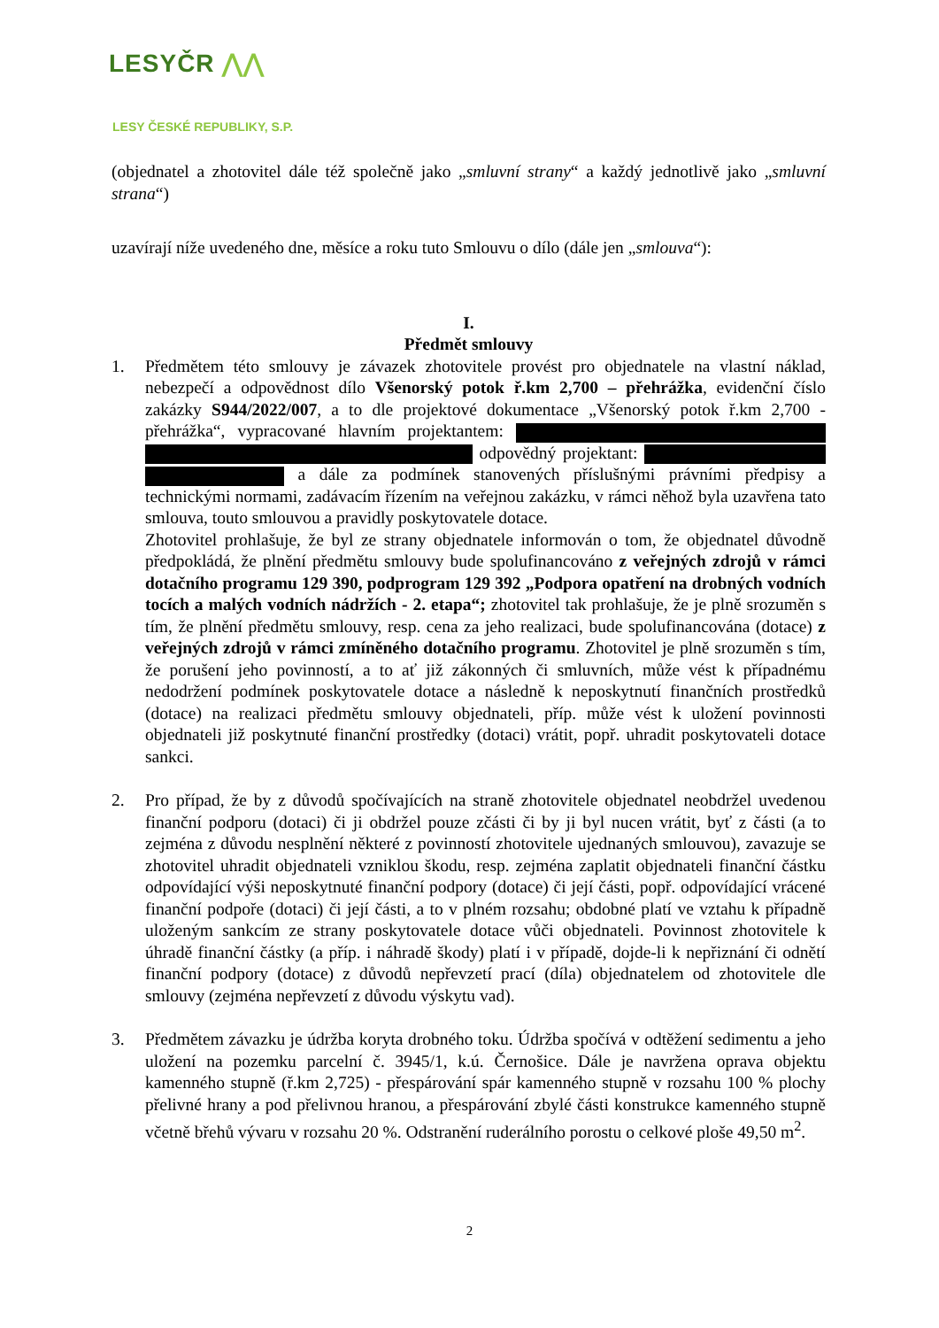LESYČR ⋀⋀
LESY ČESKÉ REPUBLIKY, S.P.
(objednatel a zhotovitel dále též společně jako „smluvní strany“ a každý jednotlivě jako „smluvní strana“)
uzavírají níže uvedeného dne, měsíce a roku tuto Smlouvu o dílo (dále jen „smlouva“):
I.
Předmět smlouvy
1. Předmětem této smlouvy je závazek zhotovitele provést pro objednatele na vlastní náklad, nebezpečí a odpovědnost dílo Všenorský potok ř.km 2,700 – přehrážka, evidenční číslo zakázky S944/2022/007, a to dle projektové dokumentace „Všenorský potok ř.km 2,700 - přehrážka“, vypracované hlavním projektantem: odpovědný projektant: a dále za podmínek stanovených příslušnými právními předpisy a technickými normami, zadávacím řízením na veřejnou zakázku, v rámci něhož byla uzavřena tato smlouva, touto smlouvou a pravidly poskytovatele dotace.
Zhotovitel prohlašuje, že byl ze strany objednatele informován o tom, že objednatel důvodně předpokládá, že plnění předmětu smlouvy bude spolufinancováno z veřejných zdrojů v rámci dotačního programu 129 390, podprogram 129 392 „Podpora opatření na drobných vodních tocích a malých vodních nádržích - 2. etapa“; zhotovitel tak prohlašuje, že je plně srozuměn s tím, že plnění předmětu smlouvy, resp. cena za jeho realizaci, bude spolufinancována (dotace) z veřejných zdrojů v rámci zmíněného dotačního programu. Zhotovitel je plně srozuměn s tím, že porušení jeho povinností, a to ať již zákonných či smluvních, může vést k případnému nedodržení podmínek poskytovatele dotace a následně k neposkytnutí finančních prostředků (dotace) na realizaci předmětu smlouvy objednateli, příp. může vést k uložení povinnosti objednateli již poskytnuté finanční prostředky (dotaci) vrátit, popř. uhradit poskytovateli dotace sankci.
2. Pro případ, že by z důvodů spočívajících na straně zhotovitele objednatel neobdržel uvedenou finanční podporu (dotaci) či ji obdržel pouze zčásti či by ji byl nucen vrátit, byť z části (a to zejména z důvodu nesplnění některé z povinností zhotovitele ujednaných smlouvou), zavazuje se zhotovitel uhradit objednateli vzniklou škodu, resp. zejména zaplatit objednateli finanční částku odpovídající výši neposkytnuté finanční podpory (dotace) či její části, popř. odpovídající vrácené finanční podpoře (dotaci) či její části, a to v plném rozsahu; obdobné platí ve vztahu k případně uloženým sankcím ze strany poskytovatele dotace vůči objednateli. Povinnost zhotovitele k úhradě finanční částky (a příp. i náhradě škody) platí i v případě, dojde-li k nepřiznání či odnětí finanční podpory (dotace) z důvodů nepřevzetí prací (díla) objednatelem od zhotovitele dle smlouvy (zejména nepřevzetí z důvodu výskytu vad).
3. Předmětem závazku je údržba koryta drobného toku. Údržba spočívá v odtěžení sedimentu a jeho uložení na pozemku parcelní č. 3945/1, k.ú. Černošice. Dále je navržena oprava objektu kamenného stupně (ř.km 2,725) - přespárování spár kamenného stupně v rozsahu 100 % plochy přelivné hrany a pod přelivnou hranou, a přespárování zbylé části konstrukce kamenného stupně včetně břehů vývaru v rozsahu 20 %. Odstranění ruderálního porostu o celkové ploše 49,50 m<sup>2</sup>.
2